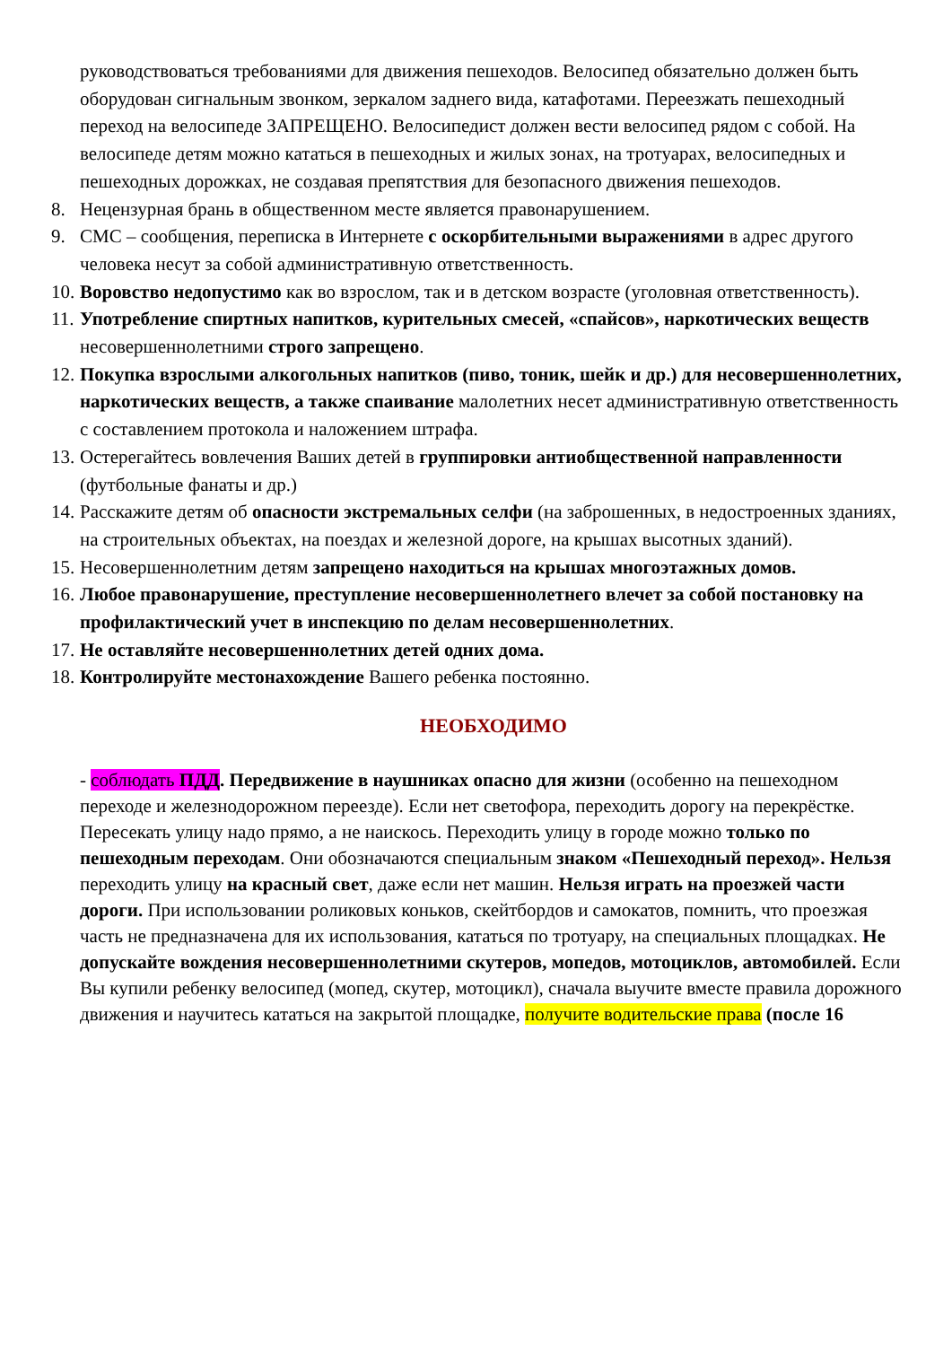руководствоваться требованиями для движения пешеходов. Велосипед обязательно должен быть оборудован сигнальным звонком, зеркалом заднего вида, катафотами. Переезжать пешеходный переход на велосипеде ЗАПРЕЩЕНО. Велосипедист должен вести велосипед рядом с собой. На велосипеде детям можно кататься в пешеходных и жилых зонах, на тротуарах, велосипедных и пешеходных дорожках, не создавая препятствия для безопасного движения пешеходов.
8. Нецензурная брань в общественном месте является правонарушением.
9. СМС – сообщения, переписка в Интернете с оскорбительными выражениями в адрес другого человека несут за собой административную ответственность.
10. Воровство недопустимо как во взрослом, так и в детском возрасте (уголовная ответственность).
11. Употребление спиртных напитков, курительных смесей, «спайсов», наркотических веществ несовершеннолетними строго запрещено.
12. Покупка взрослыми алкогольных напитков (пиво, тоник, шейк и др.) для несовершеннолетних, наркотических веществ, а также спаивание малолетних несет административную ответственность с составлением протокола и наложением штрафа.
13. Остерегайтесь вовлечения Ваших детей в группировки антиобщественной направленности (футбольные фанаты и др.)
14. Расскажите детям об опасности экстремальных селфи (на заброшенных, в недостроенных зданиях, на строительных объектах, на поездах и железной дороге, на крышах высотных зданий).
15. Несовершеннолетним детям запрещено находиться на крышах многоэтажных домов.
16. Любое правонарушение, преступление несовершеннолетнего влечет за собой постановку на профилактический учет в инспекцию по делам несовершеннолетних.
17. Не оставляйте несовершеннолетних детей одних дома.
18. Контролируйте местонахождение Вашего ребенка постоянно.
НЕОБХОДИМО
- соблюдать ПДД. Передвижение в наушниках опасно для жизни (особенно на пешеходном переходе и железнодорожном переезде). Если нет светофора, переходить дорогу на перекрёстке. Пересекать улицу надо прямо, а не наискось. Переходить улицу в городе можно только по пешеходным переходам. Они обозначаются специальным знаком «Пешеходный переход». Нельзя переходить улицу на красный свет, даже если нет машин. Нельзя играть на проезжей части дороги. При использовании роликовых коньков, скейтбордов и самокатов, помнить, что проезжая часть не предназначена для их использования, кататься по тротуару, на специальных площадках. Не допускайте вождения несовершеннолетними скутеров, мопедов, мотоциклов, автомобилей. Если Вы купили ребенку велосипед (мопед, скутер, мотоцикл), сначала выучите вместе правила дорожного движения и научитесь кататься на закрытой площадке, получите водительские права (после 16